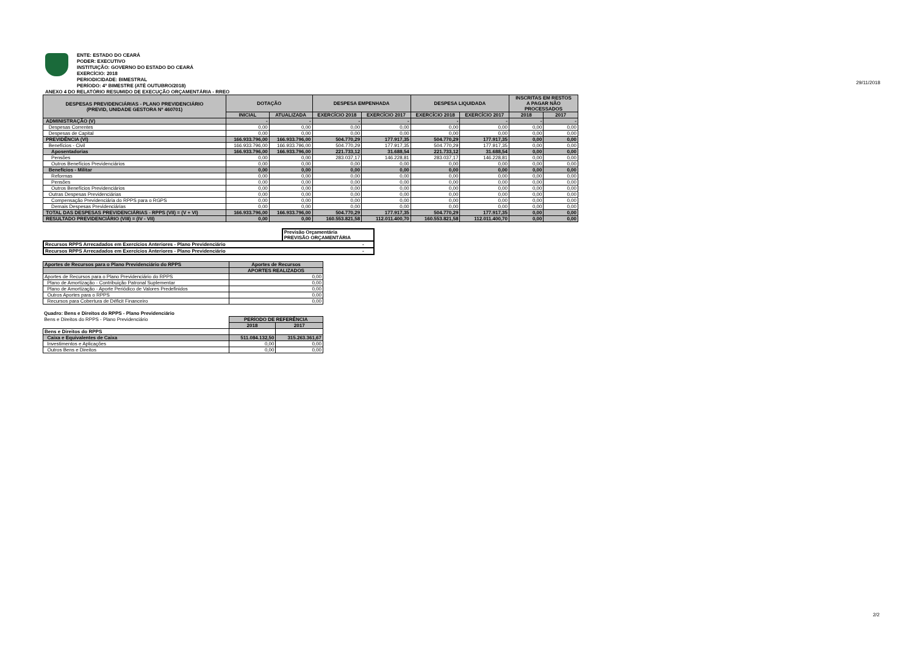29/11/2018
ENTE: ESTADO DO CEARÁ
PODER: EXECUTIVO
INSTITUIÇÃO: GOVERNO DO ESTADO DO CEARÁ
EXERCÍCIO: 2018
PERIODICIDADE: BIMESTRAL
PERÍODO: 4º BIMESTRE (ATÉ OUTUBRO/2018)
ANEXO 4 DO RELATÓRIO RESUMIDO DE EXECUÇÃO ORÇAMENTÁRIA - RREO
| DESPESAS PREVIDENCIÁRIAS - PLANO PREVIDENCIÁRIO (PREVID, UNIDADE GESTORA Nº 460701) | DOTAÇÃO | | DESPESA EMPENHADA | | DESPESA LIQUIDADA | | INSCRITAS EM RESTOS A PAGAR NÃO PROCESSADOS | |
| --- | --- | --- | --- | --- | --- | --- | --- | --- |
| | INICIAL | ATUALIZADA | EXERCÍCIO 2018 | EXERCÍCIO 2017 | EXERCÍCIO 2018 | EXERCÍCIO 2017 | 2018 | 2017 |
| ADMINISTRAÇÃO (V) | - | - | - | - | - | - | - | - |
| Despesas Correntes | 0,00 | 0,00 | 0,00 | 0,00 | 0,00 | 0,00 | 0,00 | 0,00 |
| Despesas de Capital | 0,00 | 0,00 | 0,00 | 0,00 | 0,00 | 0,00 | 0,00 | 0,00 |
| PREVIDÊNCIA (VI) | 166.933.796,00 | 166.933.796,00 | 504.770,29 | 177.917,35 | 504.770,29 | 177.917,35 | 0,00 | 0,00 |
| Benefícios - Civil | 166.933.796,00 | 166.933.796,00 | 504.770,29 | 177.917,35 | 504.770,29 | 177.917,35 | 0,00 | 0,00 |
| Aposentadorias | 166.933.796,00 | 166.933.796,00 | 221.733,12 | 31.688,54 | 221.733,12 | 31.688,54 | 0,00 | 0,00 |
| Pensões | 0,00 | 0,00 | 283.037,17 | 146.228,81 | 283.037,17 | 146.228,81 | 0,00 | 0,00 |
| Outros Benefícios Previdenciários | 0,00 | 0,00 | 0,00 | 0,00 | 0,00 | 0,00 | 0,00 | 0,00 |
| Benefícios - Militar | 0,00 | 0,00 | 0,00 | 0,00 | 0,00 | 0,00 | 0,00 | 0,00 |
| Reformas | 0,00 | 0,00 | 0,00 | 0,00 | 0,00 | 0,00 | 0,00 | 0,00 |
| Pensões | 0,00 | 0,00 | 0,00 | 0,00 | 0,00 | 0,00 | 0,00 | 0,00 |
| Outros Benefícios Previdenciários | 0,00 | 0,00 | 0,00 | 0,00 | 0,00 | 0,00 | 0,00 | 0,00 |
| Outras Despesas Previdenciárias | 0,00 | 0,00 | 0,00 | 0,00 | 0,00 | 0,00 | 0,00 | 0,00 |
| Compensação Previdenciária do RPPS para o RGPS | 0,00 | 0,00 | 0,00 | 0,00 | 0,00 | 0,00 | 0,00 | 0,00 |
| Demais Despesas Previdenciárias | 0,00 | 0,00 | 0,00 | 0,00 | 0,00 | 0,00 | 0,00 | 0,00 |
| TOTAL DAS DESPESAS PREVIDENCIÁRIAS - RPPS (VII) = (V + VI) | 166.933.796,00 | 166.933.796,00 | 504.770,29 | 177.917,35 | 504.770,29 | 177.917,35 | 0,00 | 0,00 |
| RESULTADO PREVIDENCIÁRIO (VIII) = (IV - VII) | 0,00 | 0,00 | 160.553.821,58 | 112.011.400,70 | 160.553.821,58 | 112.011.400,70 | 0,00 | 0,00 |
| | Previsão Orçamentária PREVISÃO ORÇAMENTÁRIA |
| Recursos RPPS Arrecadados em Exercícios Anteriores - Plano Previdenciário | - |
| Recursos RPPS Arrecadados em Exercícios Anteriores - Plano Previdenciário | - |
| Aportes de Recursos para o Plano Previdenciário do RPPS | Aportes de Recursos |
| | APORTES REALIZADOS |
| Aportes de Recursos para o Plano Previdenciário do RPPS | 0,00 |
| Plano de Amortização - Contribuição Patronal Suplementar | 0,00 |
| Plano de Amortização - Aporte Periódico de Valores Predefinidos | 0,00 |
| Outros Aportes para o RPPS | 0,00 |
| Recursos para Cobertura de Déficit Financeiro | 0,00 |
Quadro: Bens e Direitos do RPPS - Plano Previdenciário
| Bens e Direitos do RPPS - Plano Previdenciário | PERÍODO DE REFERÊNCIA | |
| | 2018 | 2017 |
| Bens e Direitos do RPPS | | |
| Caixa e Equivalentes de Caixa | 511.084.132,50 | 315.263.361,67 |
| Investimentos e Aplicações | 0,00 | 0,00 |
| Outros Bens e Direitos | 0,00 | 0,00 |
2/2